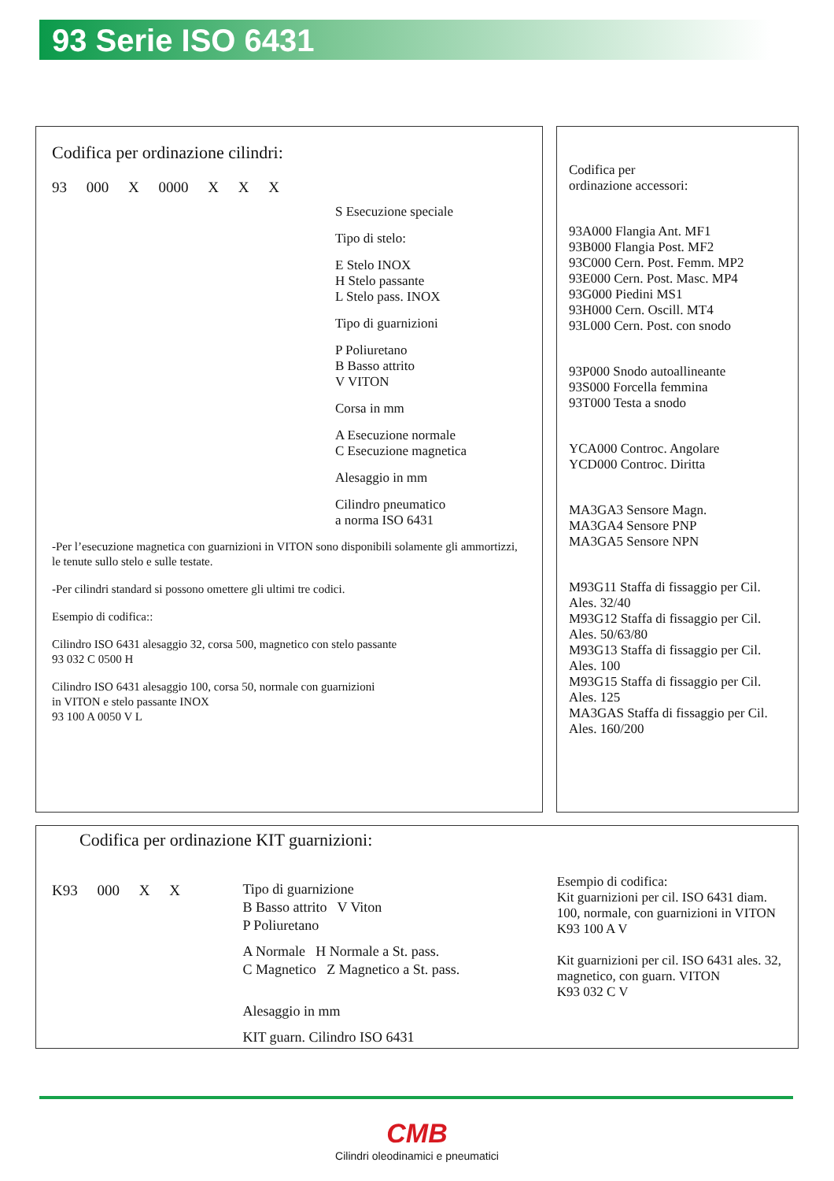93 Serie ISO 6431
Codifica per ordinazione cilindri:
93 000 X 0000 X X X
S Esecuzione speciale
Tipo di stelo:
E Stelo INOX
H Stelo passante
L Stelo pass. INOX
Tipo di guarnizioni
P Poliuretano
B Basso attrito
V VITON
Corsa in mm
A Esecuzione normale
C Esecuzione magnetica
Alesaggio in mm
Cilindro pneumatico
a norma ISO 6431
-Per l’esecuzione magnetica con guarnizioni in VITON sono disponibili solamente gli ammortizzi, le tenute sullo stelo e sulle testate.
-Per cilindri standard si possono omettere gli ultimi tre codici.
Esempio di codifica::
Cilindro ISO 6431 alesaggio 32, corsa 500, magnetico con stelo passante
93 032 C 0500 H
Cilindro ISO 6431 alesaggio 100, corsa 50, normale con guarnizioni
in VITON e stelo passante INOX
93 100 A 0050 V L
Codifica per
ordinazione accessori:
93A000 Flangia Ant. MF1
93B000 Flangia Post. MF2
93C000 Cern. Post. Femm. MP2
93E000 Cern. Post. Masc. MP4
93G000 Piedini MS1
93H000 Cern. Oscill. MT4
93L000 Cern. Post. con snodo
93P000 Snodo autoallineante
93S000 Forcella femmina
93T000 Testa a snodo
YCA000 Controc. Angolare
YCD000 Controc. Diritta
MA3GA3 Sensore Magn.
MA3GA4 Sensore PNP
MA3GA5 Sensore NPN
M93G11 Staffa di fissaggio per Cil. Ales. 32/40
M93G12 Staffa di fissaggio per Cil. Ales. 50/63/80
M93G13 Staffa di fissaggio per Cil. Ales. 100
M93G15 Staffa di fissaggio per Cil. Ales. 125
MA3GAS Staffa di fissaggio per Cil. Ales. 160/200
Codifica per ordinazione KIT guarnizioni:
K93 000 X X
Tipo di guarnizione
B Basso attrito V Viton
P Poliuretano
A Normale H Normale a St. pass.
C Magnetico Z Magnetico a St. pass.
Alesaggio in mm
KIT guarn. Cilindro ISO 6431
Esempio di codifica:
Kit guarnizioni per cil. ISO 6431 diam. 100, normale, con guarnizioni in VITON
K93 100 A V
Kit guarnizioni per cil. ISO 6431 ales. 32, magnetico, con guarn. VITON
K93 032 C V
CMB
Cilindri oleodinamici e pneumatici